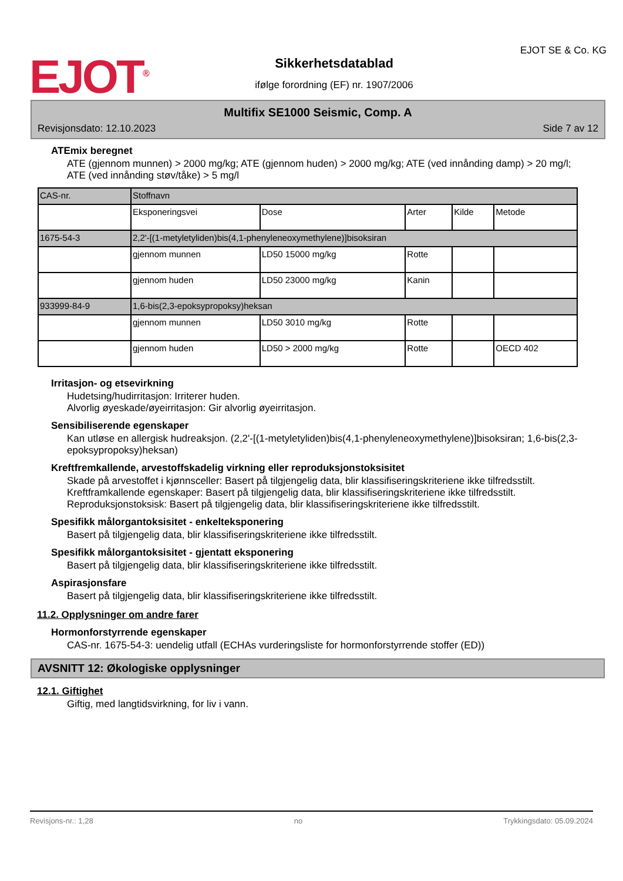EJOT<sup>®</sup>
Sikkerhetsdatablad
ifølge forordning (EF) nr. 1907/2006
EJOT SE & Co. KG
Multifix SE1000 Seismic, Comp. A
Revisjonsdato: 12.10.2023 Side 7 av 12
ATEmix beregnet
ATE (gjennom munnen) > 2000 mg/kg; ATE (gjennom huden) > 2000 mg/kg; ATE (ved innånding damp) > 20 mg/l; ATE (ved innånding støv/tåke) > 5 mg/l
| CAS-nr. | Stoffnavn | | | | |
| | Eksponeringsvei | Dose | Arter | Kilde | Metode |
| 1675-54-3 | 2,2'-[(1-metyletyliden)bis(4,1-phenyleneoxymethylene)]bisoksiran | | | | |
| | gjennom munnen | LD50 15000 mg/kg | Rotte | | |
| | gjennom huden | LD50 23000 mg/kg | Kanin | | |
| 933999-84-9 | 1,6-bis(2,3-epoksypropoksy)heksan | | | | |
| | gjennom munnen | LD50 3010 mg/kg | Rotte | | |
| | gjennom huden | LD50 > 2000 mg/kg | Rotte | | OECD 402 |
Irritasjon- og etsevirkning
Hudetsing/hudirritasjon: Irriterer huden.
Alvorlig øyeskade/øyeirritasjon: Gir alvorlig øyeirritasjon.
Sensibiliserende egenskaper
Kan utløse en allergisk hudreaksjon. (2,2'-[(1-metyletyliden)bis(4,1-phenyleneoxymethylene)]bisoksiran; 1,6-bis(2,3-epoksypropoksy)heksan)
Kreftfremkallende, arvestoffskadelig virkning eller reproduksjonstoksisitet
Skade på arvestoffet i kjønnsceller: Basert på tilgjengelig data, blir klassifiseringskriteriene ikke tilfredsstilt.
Kreftframkallende egenskaper: Basert på tilgjengelig data, blir klassifiseringskriteriene ikke tilfredsstilt.
Reproduksjonstoksisk: Basert på tilgjengelig data, blir klassifiseringskriteriene ikke tilfredsstilt.
Spesifikk målorgantoksisitet - enkelteksponering
Basert på tilgjengelig data, blir klassifiseringskriteriene ikke tilfredsstilt.
Spesifikk målorgantoksisitet - gjentatt eksponering
Basert på tilgjengelig data, blir klassifiseringskriteriene ikke tilfredsstilt.
Aspirasjonsfare
Basert på tilgjengelig data, blir klassifiseringskriteriene ikke tilfredsstilt.
11.2. Opplysninger om andre farer
Hormonforstyrrende egenskaper
CAS-nr. 1675-54-3: uendelig utfall (ECHAs vurderingsliste for hormonforstyrrende stoffer (ED))
AVSNITT 12: Økologiske opplysninger
12.1. Giftighet
Giftig, med langtidsvirkning, for liv i vann.
Revisjons-nr.: 1,28 no Trykkingsdato: 05.09.2024